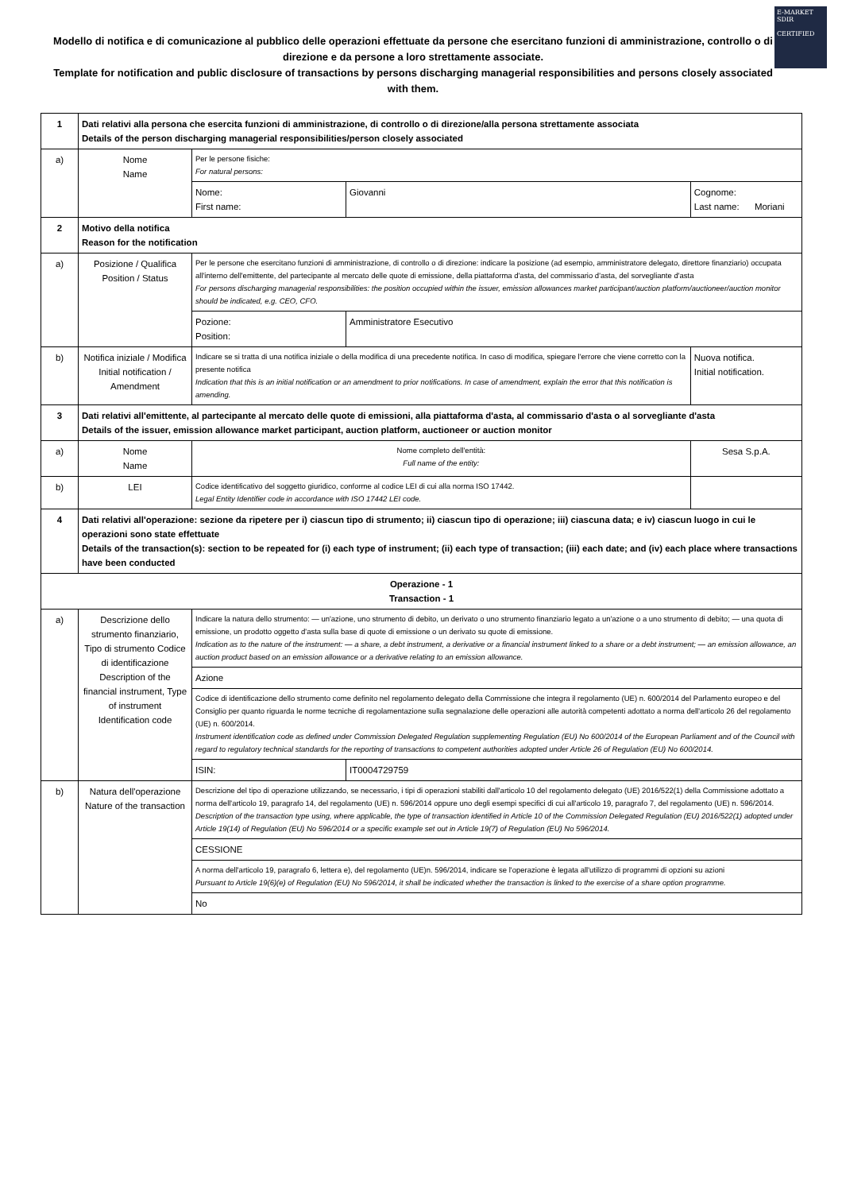E-MARKET
SDIR
CERTIFIED
Modello di notifica e di comunicazione al pubblico delle operazioni effettuate da persone che esercitano funzioni di amministrazione, controllo o di direzione e da persone a loro strettamente associate.
Template for notification and public disclosure of transactions by persons discharging managerial responsibilities and persons closely associated with them.
| 1 | Dati relativi alla persona che esercita funzioni di amministrazione, di controllo o di direzione/alla persona strettamente associata Details of the person discharging managerial responsibilities/person closely associated | | | |
| a) | Nome Name | Per le persone fisiche: For natural persons: | | |
| | | Nome: First name: | Giovanni | Cognome: Last name: Moriani |
| 2 | Motivo della notifica Reason for the notification | | | |
| a) | Posizione / Qualifica Position / Status | Per le persone che esercitano funzioni di amministrazione, di controllo o di direzione: indicare la posizione (ad esempio, amministratore delegato, direttore finanziario) occupata all'interno dell'emittente, del partecipante al mercato delle quote di emissione, della piattaforma d'asta, del commissario d'asta, del sorvegliante d'asta For persons discharging managerial responsibilities: the position occupied within the issuer, emission allowances market participant/auction platform/auctioneer/auction monitor should be indicated, e.g. CEO, CFO. | | |
| | | Pozione: Position: | Amministratore Esecutivo | |
| b) | Notifica iniziale / Modifica Initial notification / Amendment | Indicare se si tratta di una notifica iniziale o della modifica di una precedente notifica. In caso di modifica, spiegare l'errore che viene corretto con la presente notifica Indication that this is an initial notification or an amendment to prior notifications. In case of amendment, explain the error that this notification is amending. | | Nuova notifica. Initial notification. |
| 3 | Dati relativi all'emittente, al partecipante al mercato delle quote di emissioni, alla piattaforma d'asta, al commissario d'asta o al sorvegliante d'asta Details of the issuer, emission allowance market participant, auction platform, auctioneer or auction monitor | | | |
| a) | Nome Name | Nome completo dell'entità: Full name of the entity: | | Sesa S.p.A. |
| b) | LEI | Codice identificativo del soggetto giuridico, conforme al codice LEI di cui alla norma ISO 17442. Legal Entity Identifier code in accordance with ISO 17442 LEI code. | | |
| 4 | Dati relativi all'operazione: sezione da ripetere per i) ciascun tipo di strumento; ii) ciascun tipo di operazione; iii) ciascuna data; e iv) ciascun luogo in cui le operazioni sono state effettuate Details of the transaction(s): section to be repeated for (i) each type of instrument; (ii) each type of transaction; (iii) each date; and (iv) each place where transactions have been conducted | | | |
| Operazione - 1 Transaction - 1 | | | | |
| a) | Descrizione dello strumento finanziario, Tipo di strumento Codice di identificazione Description of the financial instrument, Type of instrument Identification code | Indicare la natura dello strumento: — un'azione, uno strumento di debito, un derivato o uno strumento finanziario legato a un'azione o a uno strumento di debito; — una quota di emissione, un prodotto oggetto d'asta sulla base di quote di emissione o un derivato su quote di emissione. Indication as to the nature of the instrument: — a share, a debt instrument, a derivative or a financial instrument linked to a share or a debt instrument; — an emission allowance, an auction product based on an emission allowance or a derivative relating to an emission allowance. | | |
| | | Azione | | |
| | | Codice di identificazione dello strumento come definito nel regolamento delegato della Commissione che integra il regolamento (UE) n. 600/2014 del Parlamento europeo e del Consiglio per quanto riguarda le norme tecniche di regolamentazione sulla segnalazione delle operazioni alle autorità competenti adottato a norma dell'articolo 26 del regolamento (UE) n. 600/2014. Instrument identification code as defined under Commission Delegated Regulation supplementing Regulation (EU) No 600/2014 of the European Parliament and of the Council with regard to regulatory technical standards for the reporting of transactions to competent authorities adopted under Article 26 of Regulation (EU) No 600/2014. | | |
| | | ISIN: | IT0004729759 | |
| b) | Natura dell'operazione Nature of the transaction | Descrizione del tipo di operazione utilizzando, se necessario, i tipi di operazioni stabiliti dall'articolo 10 del regolamento delegato (UE) 2016/522(1) della Commissione adottato a norma dell'articolo 19, paragrafo 14, del regolamento (UE) n. 596/2014 oppure uno degli esempi specifici di cui all'articolo 19, paragrafo 7, del regolamento (UE) n. 596/2014. Description of the transaction type using, where applicable, the type of transaction identified in Article 10 of the Commission Delegated Regulation (EU) 2016/522(1) adopted under Article 19(14) of Regulation (EU) No 596/2014 or a specific example set out in Article 19(7) of Regulation (EU) No 596/2014. | | |
| | | CESSIONE | | |
| | | A norma dell'articolo 19, paragrafo 6, lettera e), del regolamento (UE)n. 596/2014, indicare se l'operazione è legata all'utilizzo di programmi di opzioni su azioni Pursuant to Article 19(6)(e) of Regulation (EU) No 596/2014, it shall be indicated whether the transaction is linked to the exercise of a share option programme. | | |
| | | No | | |